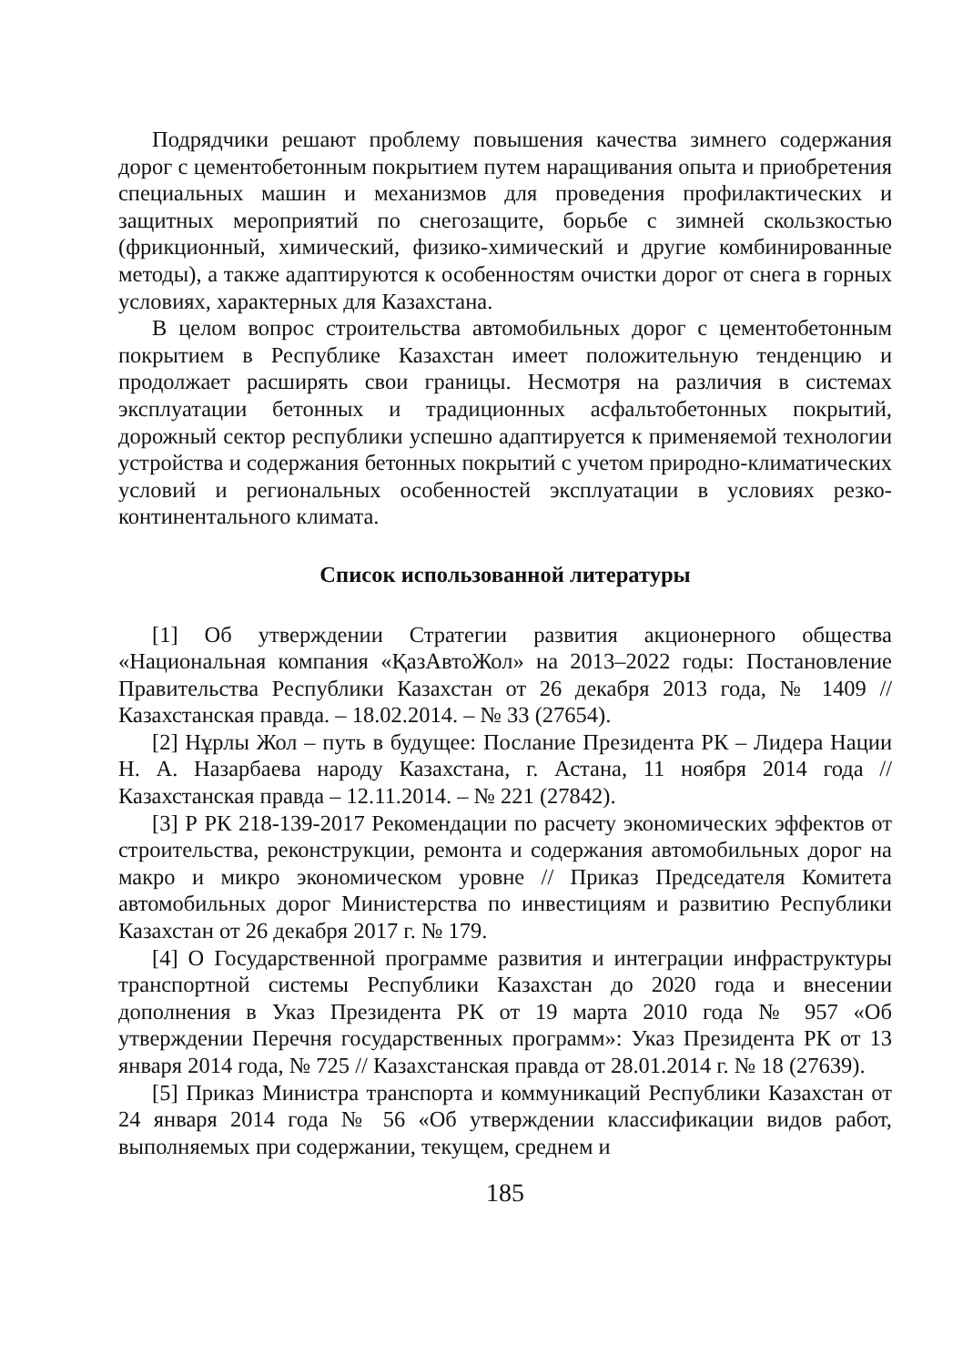Подрядчики решают проблему повышения качества зимнего содержания дорог с цементобетонным покрытием путем наращивания опыта и приобретения специальных машин и механизмов для проведения профилактических и защитных мероприятий по снегозащите, борьбе с зимней скользкостью (фрикционный, химический, физико-химический и другие комбинированные методы), а также адаптируются к особенностям очистки дорог от снега в горных условиях, характерных для Казахстана.
В целом вопрос строительства автомобильных дорог с цементобетонным покрытием в Республике Казахстан имеет положительную тенденцию и продолжает расширять свои границы. Несмотря на различия в системах эксплуатации бетонных и традиционных асфальтобетонных покрытий, дорожный сектор республики успешно адаптируется к применяемой технологии устройства и содержания бетонных покрытий с учетом природно-климатических условий и региональных особенностей эксплуатации в условиях резко-континентального климата.
Список использованной литературы
[1] Об утверждении Стратегии развития акционерного общества «Национальная компания «ҚазАвтоЖол» на 2013–2022 годы: Постановление Правительства Республики Казахстан от 26 декабря 2013 года, № 1409 // Казахстанская правда. – 18.02.2014. – № 33 (27654).
[2] Нұрлы Жол – путь в будущее: Послание Президента РК – Лидера Нации Н. А. Назарбаева народу Казахстана, г. Астана, 11 ноября 2014 года // Казахстанская правда – 12.11.2014. – № 221 (27842).
[3] Р РК 218-139-2017 Рекомендации по расчету экономических эффектов от строительства, реконструкции, ремонта и содержания автомобильных дорог на макро и микро экономическом уровне // Приказ Председателя Комитета автомобильных дорог Министерства по инвестициям и развитию Республики Казахстан от 26 декабря 2017 г. № 179.
[4] О Государственной программе развития и интеграции инфраструктуры транспортной системы Республики Казахстан до 2020 года и внесении дополнения в Указ Президента РК от 19 марта 2010 года № 957 «Об утверждении Перечня государственных программ»: Указ Президента РК от 13 января 2014 года, № 725 // Казахстанская правда от 28.01.2014 г. № 18 (27639).
[5] Приказ Министра транспорта и коммуникаций Республики Казахстан от 24 января 2014 года № 56 «Об утверждении классификации видов работ, выполняемых при содержании, текущем, среднем и
185